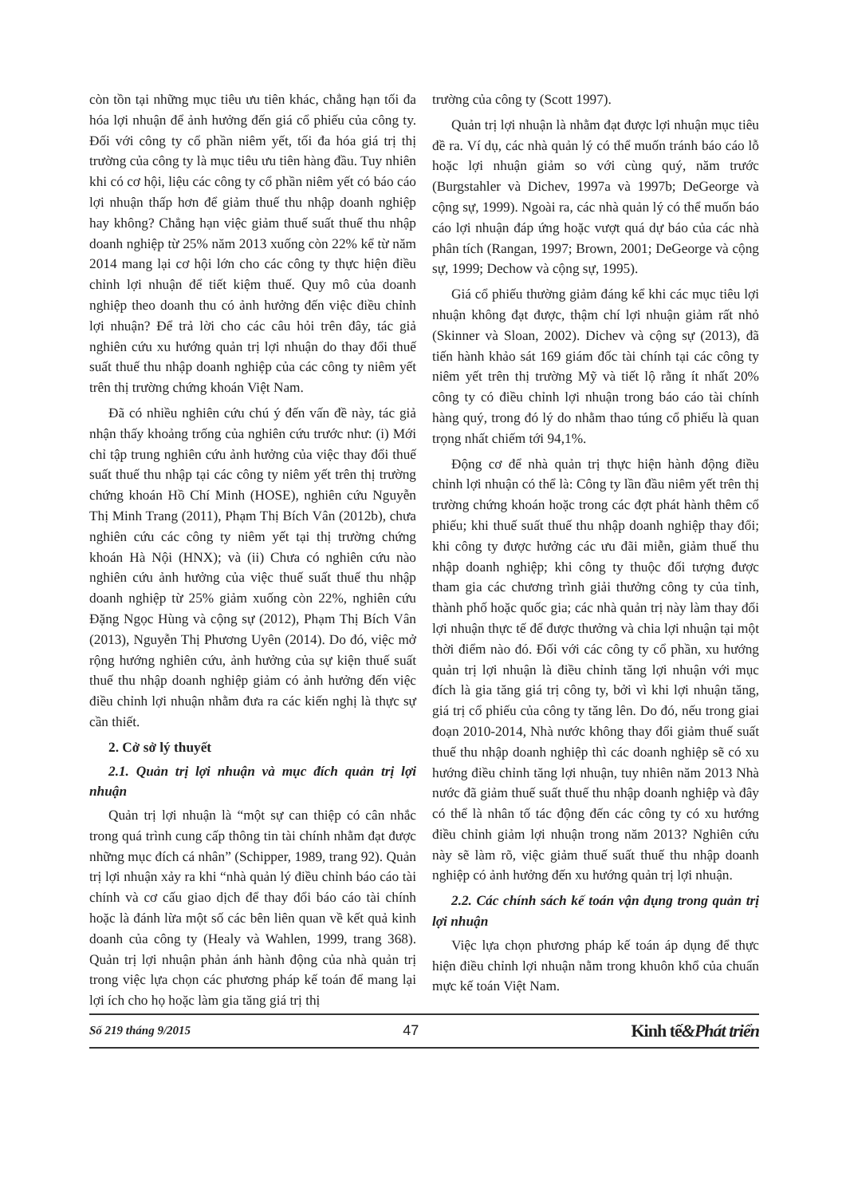còn tồn tại những mục tiêu ưu tiên khác, chẳng hạn tối đa hóa lợi nhuận để ảnh hưởng đến giá cổ phiếu của công ty. Đối với công ty cổ phần niêm yết, tối đa hóa giá trị thị trường của công ty là mục tiêu ưu tiên hàng đầu. Tuy nhiên khi có cơ hội, liệu các công ty cổ phần niêm yết có báo cáo lợi nhuận thấp hơn để giảm thuế thu nhập doanh nghiệp hay không? Chẳng hạn việc giảm thuế suất thuế thu nhập doanh nghiệp từ 25% năm 2013 xuống còn 22% kể từ năm 2014 mang lại cơ hội lớn cho các công ty thực hiện điều chỉnh lợi nhuận để tiết kiệm thuế. Quy mô của doanh nghiệp theo doanh thu có ảnh hưởng đến việc điều chỉnh lợi nhuận? Để trả lời cho các câu hỏi trên đây, tác giả nghiên cứu xu hướng quản trị lợi nhuận do thay đổi thuế suất thuế thu nhập doanh nghiệp của các công ty niêm yết trên thị trường chứng khoán Việt Nam.
Đã có nhiều nghiên cứu chú ý đến vấn đề này, tác giả nhận thấy khoảng trống của nghiên cứu trước như: (i) Mới chỉ tập trung nghiên cứu ảnh hưởng của việc thay đổi thuế suất thuế thu nhập tại các công ty niêm yết trên thị trường chứng khoán Hồ Chí Minh (HOSE), nghiên cứu Nguyễn Thị Minh Trang (2011), Phạm Thị Bích Vân (2012b), chưa nghiên cứu các công ty niêm yết tại thị trường chứng khoán Hà Nội (HNX); và (ii) Chưa có nghiên cứu nào nghiên cứu ảnh hưởng của việc thuế suất thuế thu nhập doanh nghiệp từ 25% giảm xuống còn 22%, nghiên cứu Đặng Ngọc Hùng và cộng sự (2012), Phạm Thị Bích Vân (2013), Nguyễn Thị Phương Uyên (2014). Do đó, việc mở rộng hướng nghiên cứu, ảnh hưởng của sự kiện thuế suất thuế thu nhập doanh nghiệp giảm có ảnh hưởng đến việc điều chỉnh lợi nhuận nhằm đưa ra các kiến nghị là thực sự cần thiết.
2. Cở sở lý thuyết
2.1. Quản trị lợi nhuận và mục đích quản trị lợi nhuận
Quản trị lợi nhuận là “một sự can thiệp có cân nhắc trong quá trình cung cấp thông tin tài chính nhằm đạt được những mục đích cá nhân” (Schipper, 1989, trang 92). Quản trị lợi nhuận xảy ra khi “nhà quản lý điều chỉnh báo cáo tài chính và cơ cấu giao dịch để thay đổi báo cáo tài chính hoặc là đánh lừa một số các bên liên quan về kết quả kinh doanh của công ty (Healy và Wahlen, 1999, trang 368). Quản trị lợi nhuận phản ánh hành động của nhà quản trị trong việc lựa chọn các phương pháp kế toán để mang lại lợi ích cho họ hoặc làm gia tăng giá trị thị
trường của công ty (Scott 1997).
Quản trị lợi nhuận là nhằm đạt được lợi nhuận mục tiêu đề ra. Ví dụ, các nhà quản lý có thể muốn tránh báo cáo lỗ hoặc lợi nhuận giảm so với cùng quý, năm trước (Burgstahler và Dichev, 1997a và 1997b; DeGeorge và cộng sự, 1999). Ngoài ra, các nhà quản lý có thể muốn báo cáo lợi nhuận đáp ứng hoặc vượt quá dự báo của các nhà phân tích (Rangan, 1997; Brown, 2001; DeGeorge và cộng sự, 1999; Dechow và cộng sự, 1995).
Giá cổ phiếu thường giảm đáng kể khi các mục tiêu lợi nhuận không đạt được, thậm chí lợi nhuận giảm rất nhỏ (Skinner và Sloan, 2002). Dichev và cộng sự (2013), đã tiến hành khảo sát 169 giám đốc tài chính tại các công ty niêm yết trên thị trường Mỹ và tiết lộ rằng ít nhất 20% công ty có điều chỉnh lợi nhuận trong báo cáo tài chính hàng quý, trong đó lý do nhằm thao túng cổ phiếu là quan trọng nhất chiếm tới 94,1%.
Động cơ để nhà quản trị thực hiện hành động điều chỉnh lợi nhuận có thể là: Công ty lần đầu niêm yết trên thị trường chứng khoán hoặc trong các đợt phát hành thêm cổ phiếu; khi thuế suất thuế thu nhập doanh nghiệp thay đổi; khi công ty được hưởng các ưu đãi miễn, giảm thuế thu nhập doanh nghiệp; khi công ty thuộc đối tượng được tham gia các chương trình giải thưởng công ty của tỉnh, thành phố hoặc quốc gia; các nhà quản trị này làm thay đổi lợi nhuận thực tế để được thưởng và chia lợi nhuận tại một thời điểm nào đó. Đối với các công ty cổ phần, xu hướng quản trị lợi nhuận là điều chỉnh tăng lợi nhuận với mục đích là gia tăng giá trị công ty, bởi vì khi lợi nhuận tăng, giá trị cổ phiếu của công ty tăng lên. Do đó, nếu trong giai đoạn 2010-2014, Nhà nước không thay đổi giảm thuế suất thuế thu nhập doanh nghiệp thì các doanh nghiệp sẽ có xu hướng điều chỉnh tăng lợi nhuận, tuy nhiên năm 2013 Nhà nước đã giảm thuế suất thuế thu nhập doanh nghiệp và đây có thể là nhân tố tác động đến các công ty có xu hướng điều chỉnh giảm lợi nhuận trong năm 2013? Nghiên cứu này sẽ làm rõ, việc giảm thuế suất thuế thu nhập doanh nghiệp có ảnh hưởng đến xu hướng quản trị lợi nhuận.
2.2. Các chính sách kế toán vận dụng trong quản trị lợi nhuận
Việc lựa chọn phương pháp kế toán áp dụng để thực hiện điều chỉnh lợi nhuận nằm trong khuôn khổ của chuẩn mực kế toán Việt Nam.
Số 219 tháng 9/2015 47 Kinh tế&Phát triển